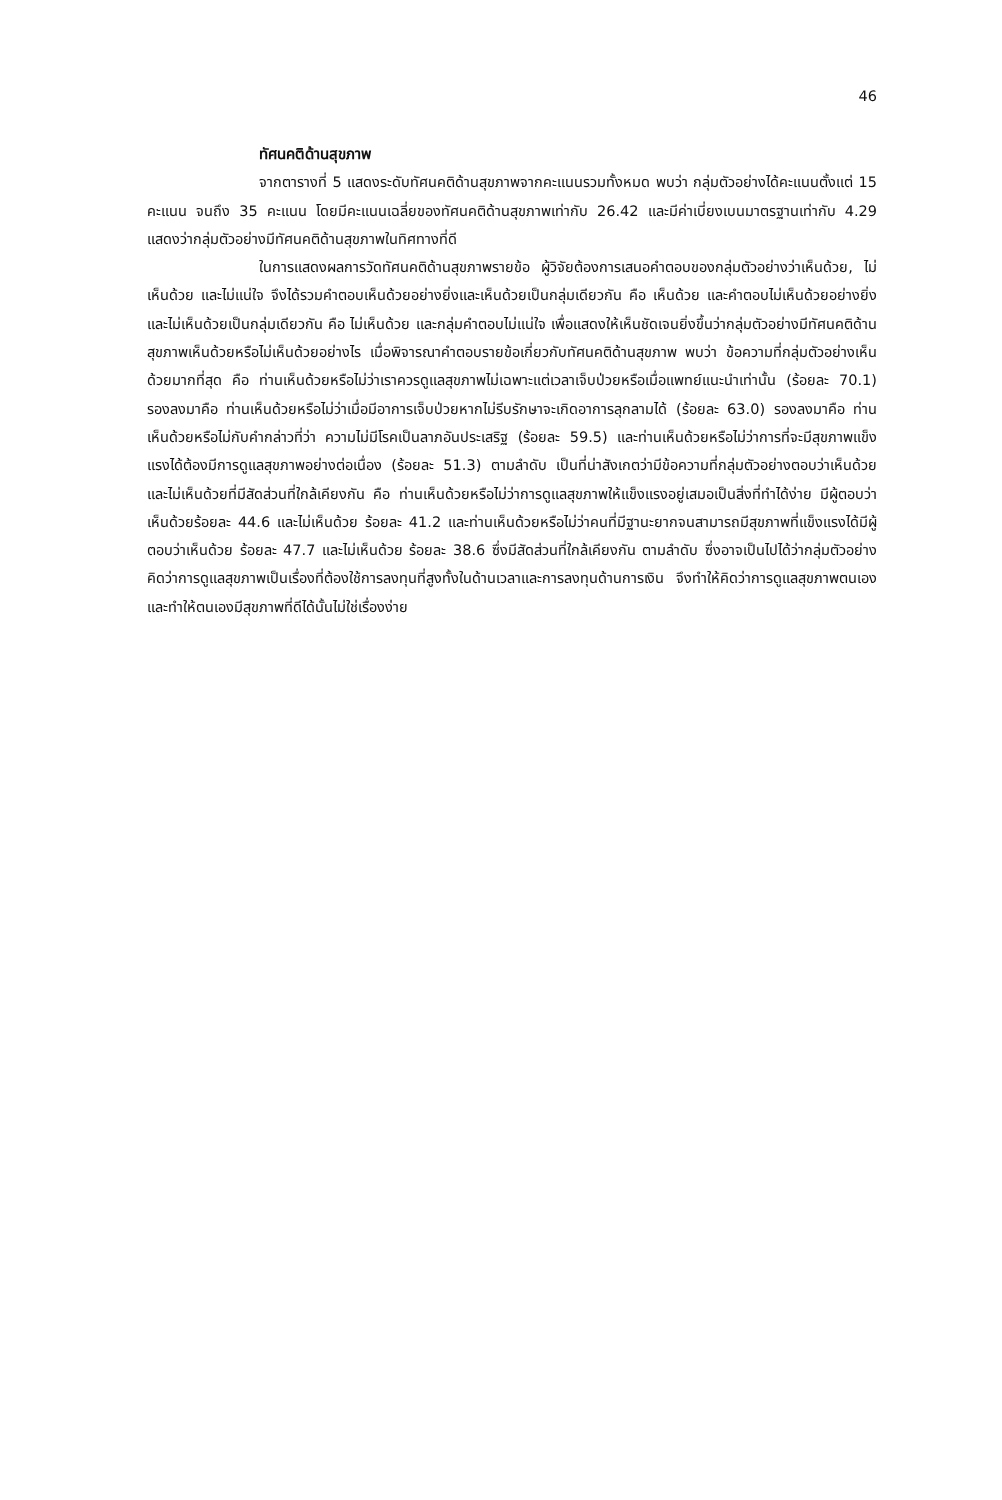46
ทัศนคติด้านสุขภาพ
จากตารางที่ 5 แสดงระดับทัศนคติด้านสุขภาพจากคะแนนรวมทั้งหมด พบว่า กลุ่มตัวอย่างได้คะแนนตั้งแต่ 15 คะแนน จนถึง 35 คะแนน โดยมีคะแนนเฉลี่ยของทัศนคติด้านสุขภาพเท่ากับ 26.42 และมีค่าเบี่ยงเบนมาตรฐานเท่ากับ 4.29 แสดงว่ากลุ่มตัวอย่างมีทัศนคติด้านสุขภาพในทิศทางที่ดี
ในการแสดงผลการวัดทัศนคติด้านสุขภาพรายข้อ ผู้วิจัยต้องการเสนอคำตอบของกลุ่มตัวอย่างว่าเห็นด้วย, ไม่เห็นด้วย และไม่แน่ใจ จึงได้รวมคำตอบเห็นด้วยอย่างยิ่งและเห็นด้วยเป็นกลุ่มเดียวกัน คือ เห็นด้วย และคำตอบไม่เห็นด้วยอย่างยิ่งและไม่เห็นด้วยเป็นกลุ่มเดียวกัน คือ ไม่เห็นด้วย และกลุ่มคำตอบไม่แน่ใจ เพื่อแสดงให้เห็นชัดเจนยิ่งขึ้นว่ากลุ่มตัวอย่างมีทัศนคติด้านสุขภาพเห็นด้วยหรือไม่เห็นด้วยอย่างไร เมื่อพิจารณาคำตอบรายข้อเกี่ยวกับทัศนคติด้านสุขภาพ พบว่า ข้อความที่กลุ่มตัวอย่างเห็นด้วยมากที่สุด คือ ท่านเห็นด้วยหรือไม่ว่าเราควรดูแลสุขภาพไม่เฉพาะแต่เวลาเจ็บป่วยหรือเมื่อแพทย์แนะนำเท่านั้น (ร้อยละ 70.1) รองลงมาคือ ท่านเห็นด้วยหรือไม่ว่าเมื่อมีอาการเจ็บป่วยหากไม่รีบรักษาจะเกิดอาการลุกลามได้ (ร้อยละ 63.0) รองลงมาคือ ท่านเห็นด้วยหรือไม่กับคำกล่าวที่ว่า ความไม่มีโรคเป็นลาภอันประเสริฐ (ร้อยละ 59.5) และท่านเห็นด้วยหรือไม่ว่าการที่จะมีสุขภาพแข็งแรงได้ต้องมีการดูแลสุขภาพอย่างต่อเนื่อง (ร้อยละ 51.3) ตามลำดับ เป็นที่น่าสังเกตว่ามีข้อความที่กลุ่มตัวอย่างตอบว่าเห็นด้วยและไม่เห็นด้วยที่มีสัดส่วนที่ใกล้เคียงกัน คือ ท่านเห็นด้วยหรือไม่ว่าการดูแลสุขภาพให้แข็งแรงอยู่เสมอเป็นสิ่งที่ทำได้ง่าย มีผู้ตอบว่าเห็นด้วยร้อยละ 44.6 และไม่เห็นด้วย ร้อยละ 41.2 และท่านเห็นด้วยหรือไม่ว่าคนที่มีฐานะยากจนสามารถมีสุขภาพที่แข็งแรงได้มีผู้ตอบว่าเห็นด้วย ร้อยละ 47.7 และไม่เห็นด้วย ร้อยละ 38.6 ซึ่งมีสัดส่วนที่ใกล้เคียงกัน ตามลำดับ ซึ่งอาจเป็นไปได้ว่ากลุ่มตัวอย่างคิดว่าการดูแลสุขภาพเป็นเรื่องที่ต้องใช้การลงทุนที่สูงทั้งในด้านเวลาและการลงทุนด้านการเงิน จึงทำให้คิดว่าการดูแลสุขภาพตนเองและทำให้ตนเองมีสุขภาพที่ดีได้นั้นไม่ใช่เรื่องง่าย